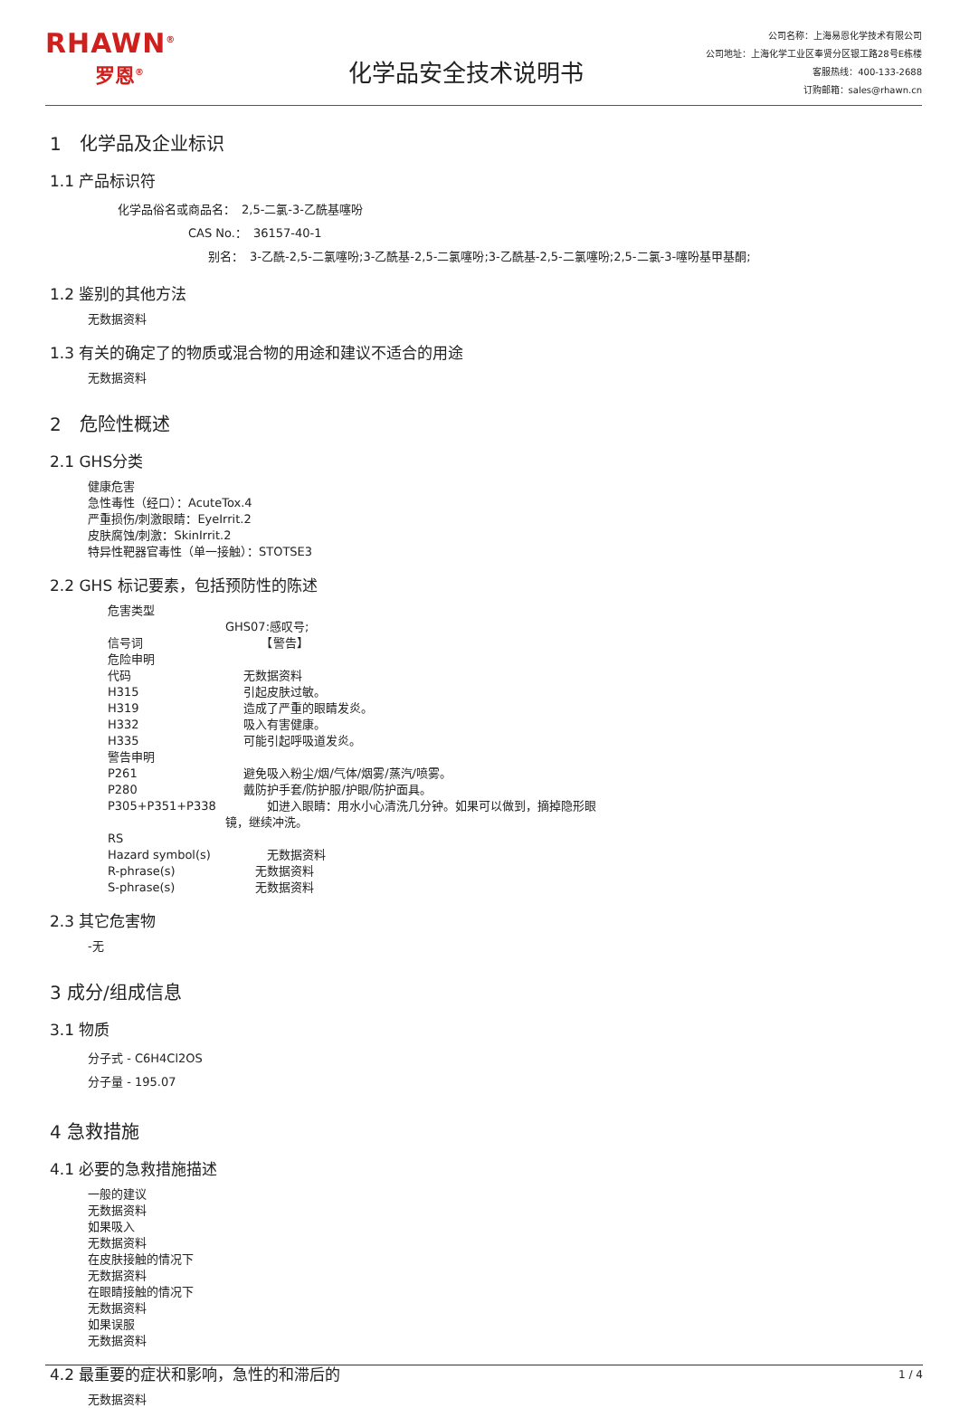RHAWN<sup>®</sup>
罗恩<sup>®</sup>
化学品安全技术说明书
公司名称：上海易恩化学技术有限公司
公司地址：上海化学工业区奉贤分区银工路28号E栋楼
客服热线：400-133-2688
订购邮箱：sales@rhawn.cn
1　化学品及企业标识
1.1 产品标识符
化学品俗名或商品名：　2,5-二氯-3-乙酰基噻吩
CAS No.：　36157-40-1
别名：　3-乙酰-2,5-二氯噻吩;3-乙酰基-2,5-二氯噻吩;3-乙酰基-2,5-二氯噻吩;2,5-二氯-3-噻吩基甲基酮;
1.2 鉴别的其他方法
无数据资料
1.3 有关的确定了的物质或混合物的用途和建议不适合的用途
无数据资料
2　危险性概述
2.1 GHS分类
健康危害
急性毒性（经口）：AcuteTox.4
严重损伤/刺激眼睛：EyeIrrit.2
皮肤腐蚀/刺激：SkinIrrit.2
特异性靶器官毒性（单一接触）：STOTSE3
2.2 GHS 标记要素，包括预防性的陈述
危害类型
GHS07:感叹号;
信号词　　【警告】
危险申明
代码 无数据资料
H315 引起皮肤过敏。
H319 造成了严重的眼睛发炎。
H332 吸入有害健康。
H335 可能引起呼吸道发炎。
警告申明
P261 避免吸入粉尘/烟/气体/烟雾/蒸汽/喷雾。
P280 戴防护手套/防护服/护眼/防护面具。
P305+P351+P338　　如进入眼睛：用水小心清洗几分钟。如果可以做到，摘掉隐形眼
镜，继续冲洗。
RS
Hazard symbol(s)　　无数据资料
R-phrase(s)　无数据资料
S-phrase(s)　无数据资料
2.3 其它危害物
-无
3 成分/组成信息
3.1 物质
分子式 - C6H4Cl2OS
分子量 - 195.07
4 急救措施
4.1 必要的急救措施描述
一般的建议
无数据资料
如果吸入
无数据资料
在皮肤接触的情况下
无数据资料
在眼睛接触的情况下
无数据资料
如果误服
无数据资料
4.2 最重要的症状和影响，急性的和滞后的
无数据资料
1 / 4